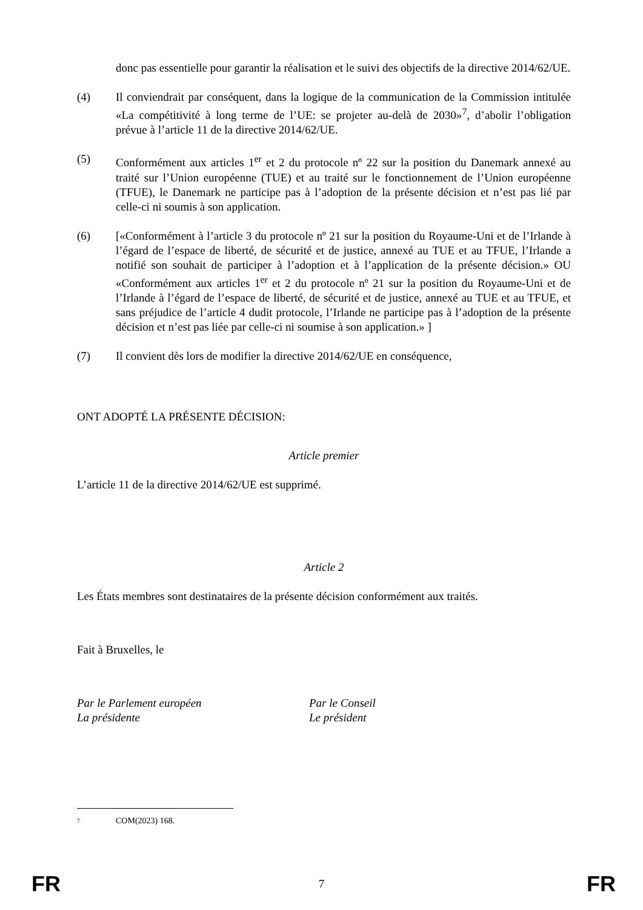donc pas essentielle pour garantir la réalisation et le suivi des objectifs de la directive 2014/62/UE.
(4) Il conviendrait par conséquent, dans la logique de la communication de la Commission intitulée «La compétitivité à long terme de l’UE: se projeter au-delà de 2030»<sup>7</sup>, d’abolir l’obligation prévue à l’article 11 de la directive 2014/62/UE.
(5) Conformément aux articles 1<sup>er</sup> et 2 du protocole nº 22 sur la position du Danemark annexé au traité sur l’Union européenne (TUE) et au traité sur le fonctionnement de l’Union européenne (TFUE), le Danemark ne participe pas à l’adoption de la présente décision et n’est pas lié par celle-ci ni soumis à son application.
(6) [«Conformément à l’article 3 du protocole nº 21 sur la position du Royaume-Uni et de l’Irlande à l’égard de l’espace de liberté, de sécurité et de justice, annexé au TUE et au TFUE, l’Irlande a notifié son souhait de participer à l’adoption et à l’application de la présente décision.» OU «Conformément aux articles 1<sup>er</sup> et 2 du protocole nº 21 sur la position du Royaume-Uni et de l’Irlande à l’égard de l’espace de liberté, de sécurité et de justice, annexé au TUE et au TFUE, et sans préjudice de l’article 4 dudit protocole, l’Irlande ne participe pas à l’adoption de la présente décision et n’est pas liée par celle-ci ni soumise à son application.» ]
(7) Il convient dès lors de modifier la directive 2014/62/UE en conséquence,
ONT ADOPTÉ LA PRÉSENTE DÉCISION:
Article premier
L’article 11 de la directive 2014/62/UE est supprimé.
Article 2
Les États membres sont destinataires de la présente décision conformément aux traités.
Fait à Bruxelles, le
Par le Parlement européen
La présidente
Par le Conseil
Le président
7 COM(2023) 168.
FR 7 FR